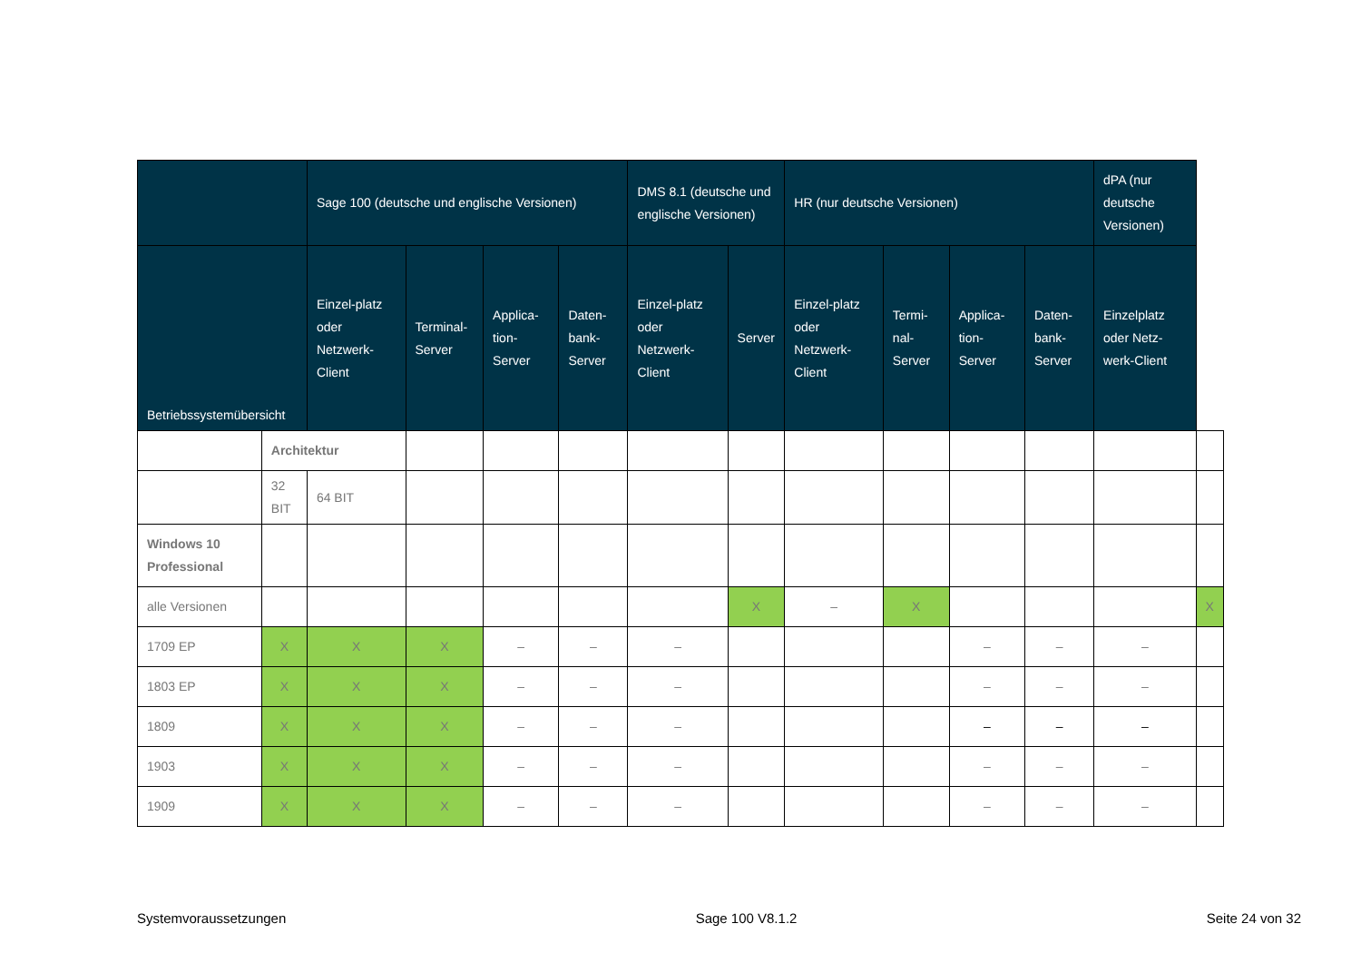| | | Sage 100 (deutsche und englische Versionen) | | | | DMS 8.1 (deutsche und englische Versionen) | | HR (nur deutsche Versionen) | | | | dPA (nur deutsche Versionen) | |
| --- | --- | --- | --- | --- | --- | --- | --- | --- | --- | --- | --- | --- | --- |
| Betriebssystemübersicht | | Einzel-platz oder Netzwerk-Client | Terminal-Server | Applica-tion-Server | Daten-bank-Server | Einzel-platz oder Netzwerk-Client | Server | Einzel-platz oder Netzwerk-Client | Termi-nal-Server | Applica-tion-Server | Daten-bank-Server | Einzelplatz oder Netz-werk-Client | |
| | Architektur | | | | | | | | | | | | |
| | 32 BIT | 64 BIT | | | | | | | | | | | |
| Windows 10 Professional | | | | | | | | | | | | | |
| alle Versionen | | | | | | | X | – | X | | | | X |
| 1709 EP | X | X | X | – | – | – | | | | – | – | – | |
| 1803 EP | X | X | X | – | – | – | | | | – | – | – | |
| 1809 | X | X | X | – | – | – | | | | – | – | – | |
| 1903 | X | X | X | – | – | – | | | | – | – | – | |
| 1909 | X | X | X | – | – | – | | | | – | – | – | |
Systemvoraussetzungen Sage 100 V8.1.2 Seite 24 von 32